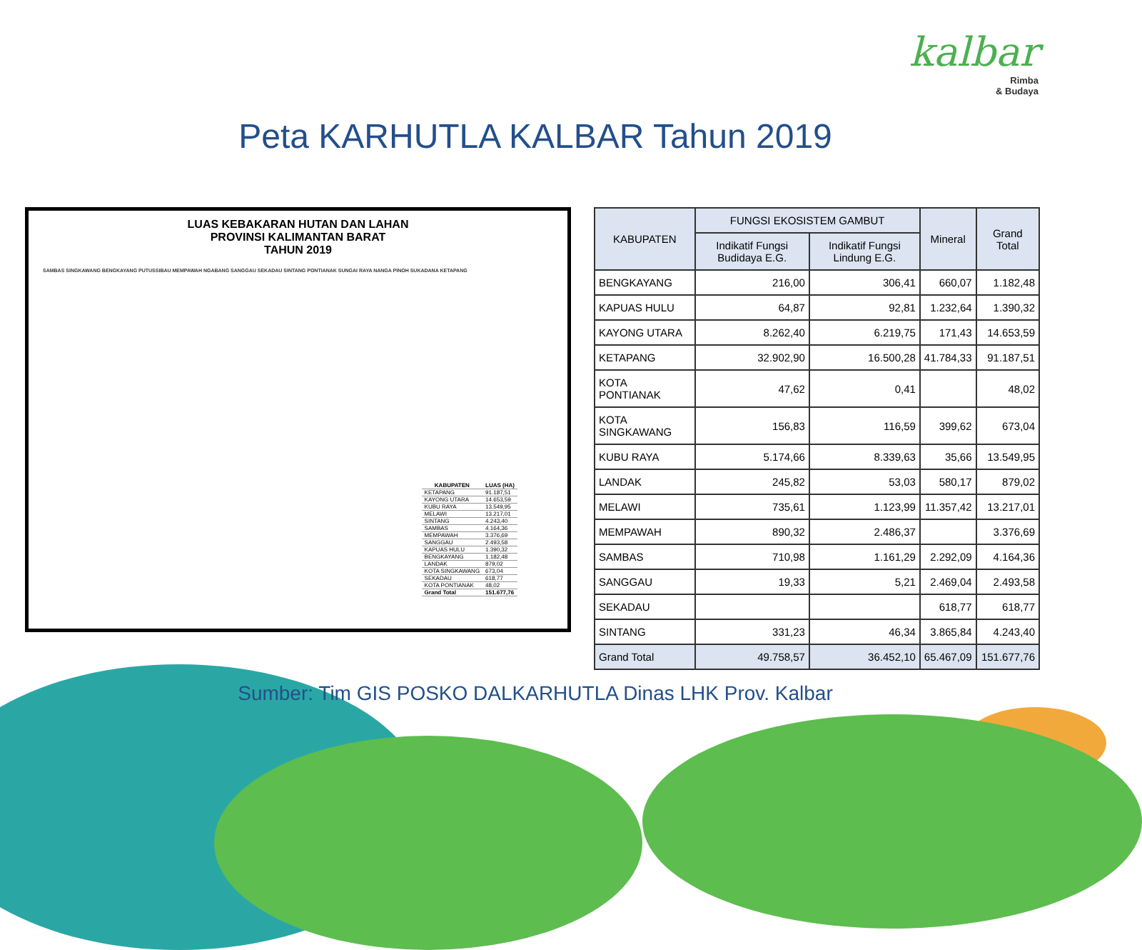kalbar
Rimba
& Budaya
Peta KARHUTLA KALBAR Tahun 2019
LUAS KEBAKARAN HUTAN DAN LAHAN
PROVINSI KALIMANTAN BARAT
TAHUN 2019
SAMBAS SINGKAWANG BENGKAYANG PUTUSSIBAU MEMPAWAH NGABANG SANGGAU SEKADAU SINTANG PONTIANAK SUNGAI RAYA NANGA PINOH SUKADANA KETAPANG
| KABUPATEN | LUAS (HA) |
| --- | --- |
| KETAPANG | 91.187,51 |
| KAYONG UTARA | 14.653,59 |
| KUBU RAYA | 13.549,95 |
| MELAWI | 13.217,01 |
| SINTANG | 4.243,40 |
| SAMBAS | 4.164,36 |
| MEMPAWAH | 3.376,69 |
| SANGGAU | 2.493,58 |
| KAPUAS HULU | 1.390,32 |
| BENGKAYANG | 1.182,48 |
| LANDAK | 879,02 |
| KOTA SINGKAWANG | 673,04 |
| SEKADAU | 618,77 |
| KOTA PONTIANAK | 48,02 |
| Grand Total | 151.677,76 |
| KABUPATEN | FUNGSI EKOSISTEM GAMBUT | | Mineral | Grand Total |
| --- | --- | --- | --- | --- |
| | Indikatif Fungsi Budidaya E.G. | Indikatif Fungsi Lindung E.G. | | |
| BENGKAYANG | 216,00 | 306,41 | 660,07 | 1.182,48 |
| KAPUAS HULU | 64,87 | 92,81 | 1.232,64 | 1.390,32 |
| KAYONG UTARA | 8.262,40 | 6.219,75 | 171,43 | 14.653,59 |
| KETAPANG | 32.902,90 | 16.500,28 | 41.784,33 | 91.187,51 |
| KOTA PONTIANAK | 47,62 | 0,41 | | 48,02 |
| KOTA SINGKAWANG | 156,83 | 116,59 | 399,62 | 673,04 |
| KUBU RAYA | 5.174,66 | 8.339,63 | 35,66 | 13.549,95 |
| LANDAK | 245,82 | 53,03 | 580,17 | 879,02 |
| MELAWI | 735,61 | 1.123,99 | 11.357,42 | 13.217,01 |
| MEMPAWAH | 890,32 | 2.486,37 | | 3.376,69 |
| SAMBAS | 710,98 | 1.161,29 | 2.292,09 | 4.164,36 |
| SANGGAU | 19,33 | 5,21 | 2.469,04 | 2.493,58 |
| SEKADAU | | | 618,77 | 618,77 |
| SINTANG | 331,23 | 46,34 | 3.865,84 | 4.243,40 |
| Grand Total | 49.758,57 | 36.452,10 | 65.467,09 | 151.677,76 |
Sumber: Tim GIS POSKO DALKARHUTLA Dinas LHK Prov. Kalbar